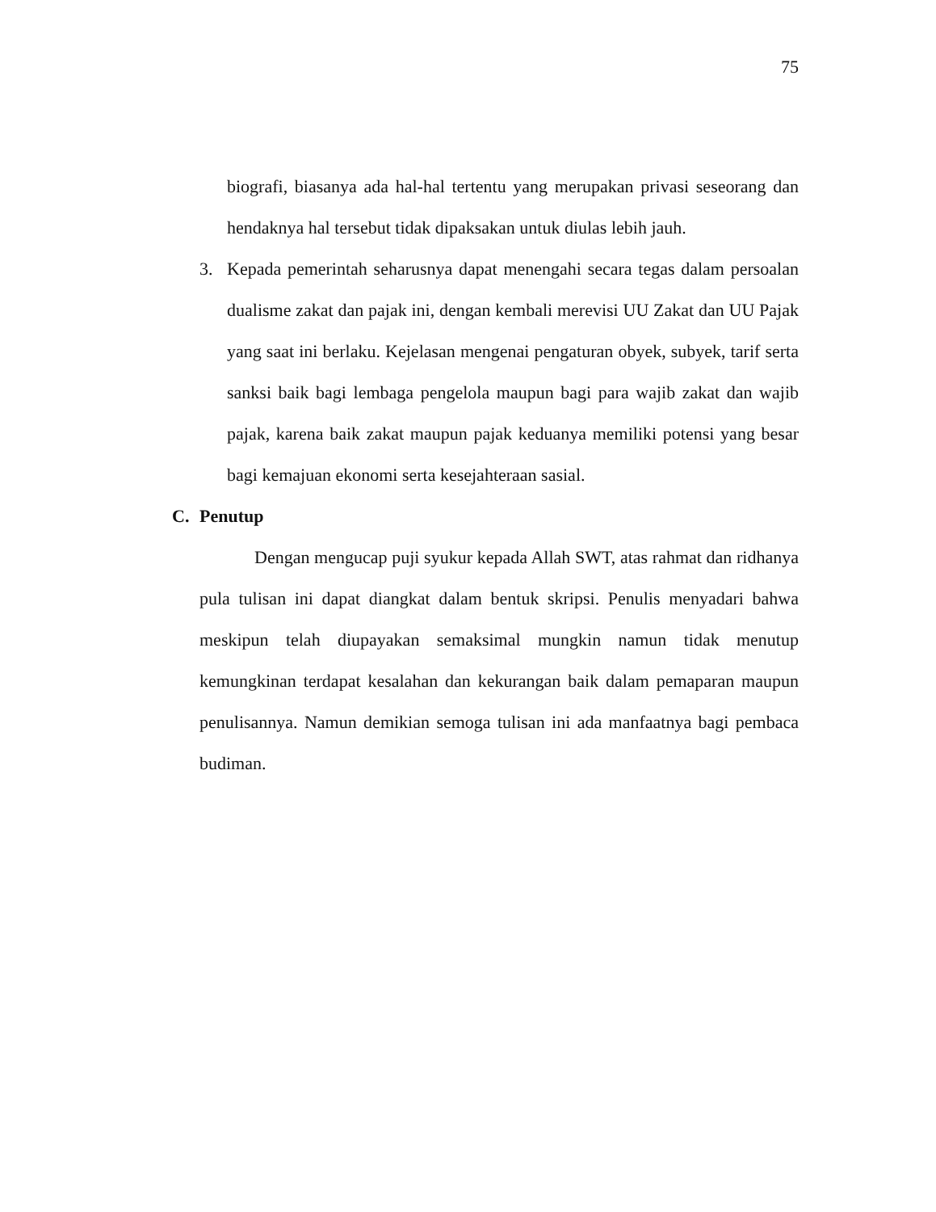75
biografi, biasanya ada hal-hal tertentu yang merupakan privasi seseorang dan hendaknya hal tersebut tidak dipaksakan untuk diulas lebih jauh.
3. Kepada pemerintah seharusnya dapat menengahi secara tegas dalam persoalan dualisme zakat dan pajak ini, dengan kembali merevisi UU Zakat dan UU Pajak yang saat ini berlaku. Kejelasan mengenai pengaturan obyek, subyek, tarif serta sanksi baik bagi lembaga pengelola maupun bagi para wajib zakat dan wajib pajak, karena baik zakat maupun pajak keduanya memiliki potensi yang besar bagi kemajuan ekonomi serta kesejahteraan sasial.
C. Penutup
Dengan mengucap puji syukur kepada Allah SWT, atas rahmat dan ridhanya pula tulisan ini dapat diangkat dalam bentuk skripsi. Penulis menyadari bahwa meskipun telah diupayakan semaksimal mungkin namun tidak menutup kemungkinan terdapat kesalahan dan kekurangan baik dalam pemaparan maupun penulisannya. Namun demikian semoga tulisan ini ada manfaatnya bagi pembaca budiman.